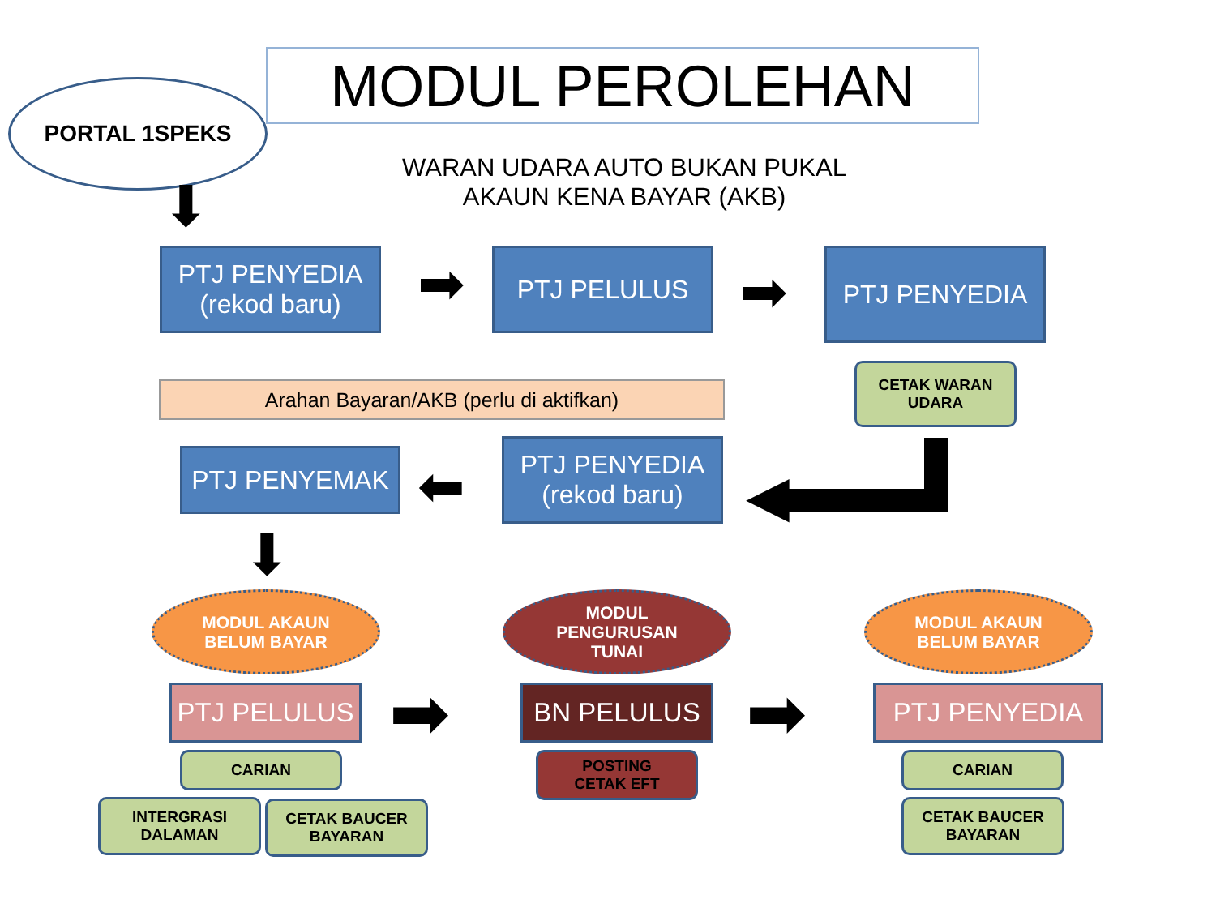MODUL PEROLEHAN
PORTAL 1SPEKS
WARAN UDARA AUTO BUKAN PUKAL
AKAUN KENA BAYAR (AKB)
⬇
PTJ PENYEDIA
(rekod baru)
➡ PTJ PELULUS
➡
PTJ PENYEDIA
Arahan Bayaran/AKB (perlu di aktifkan)
CETAK WARAN
UDARA
PTJ PENYEMAK ⬅
PTJ PENYEDIA
(rekod baru)
◀
⬇
MODUL AKAUN
BELUM BAYAR
MODUL
PENGURUSAN
TUNAI
MODUL AKAUN
BELUM BAYAR
PTJ PELULUS ➡ BN PELULUS ➡ PTJ PENYEDIA
CARIAN
POSTING
CETAK EFT
CARIAN
INTERGRASI
DALAMAN
CETAK BAUCER
BAYARAN
CETAK BAUCER
BAYARAN